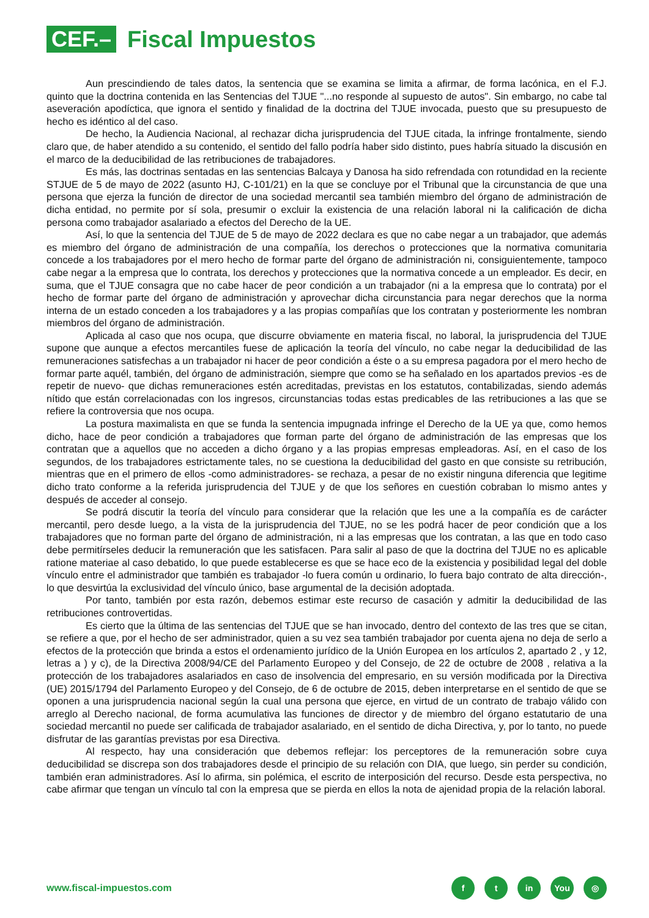CEF.–
Fiscal Impuestos
Aun prescindiendo de tales datos, la sentencia que se examina se limita a afirmar, de forma lacónica, en el F.J. quinto que la doctrina contenida en las Sentencias del TJUE "...no responde al supuesto de autos". Sin embargo, no cabe tal aseveración apodíctica, que ignora el sentido y finalidad de la doctrina del TJUE invocada, puesto que su presupuesto de hecho es idéntico al del caso.
De hecho, la Audiencia Nacional, al rechazar dicha jurisprudencia del TJUE citada, la infringe frontalmente, siendo claro que, de haber atendido a su contenido, el sentido del fallo podría haber sido distinto, pues habría situado la discusión en el marco de la deducibilidad de las retribuciones de trabajadores.
Es más, las doctrinas sentadas en las sentencias Balcaya y Danosa ha sido refrendada con rotundidad en la reciente STJUE de 5 de mayo de 2022 (asunto HJ, C-101/21) en la que se concluye por el Tribunal que la circunstancia de que una persona que ejerza la función de director de una sociedad mercantil sea también miembro del órgano de administración de dicha entidad, no permite por sí sola, presumir o excluir la existencia de una relación laboral ni la calificación de dicha persona como trabajador asalariado a efectos del Derecho de la UE.
Así, lo que la sentencia del TJUE de 5 de mayo de 2022 declara es que no cabe negar a un trabajador, que además es miembro del órgano de administración de una compañía, los derechos o protecciones que la normativa comunitaria concede a los trabajadores por el mero hecho de formar parte del órgano de administración ni, consiguientemente, tampoco cabe negar a la empresa que lo contrata, los derechos y protecciones que la normativa concede a un empleador. Es decir, en suma, que el TJUE consagra que no cabe hacer de peor condición a un trabajador (ni a la empresa que lo contrata) por el hecho de formar parte del órgano de administración y aprovechar dicha circunstancia para negar derechos que la norma interna de un estado conceden a los trabajadores y a las propias compañías que los contratan y posteriormente les nombran miembros del órgano de administración.
Aplicada al caso que nos ocupa, que discurre obviamente en materia fiscal, no laboral, la jurisprudencia del TJUE supone que aunque a efectos mercantiles fuese de aplicación la teoría del vínculo, no cabe negar la deducibilidad de las remuneraciones satisfechas a un trabajador ni hacer de peor condición a éste o a su empresa pagadora por el mero hecho de formar parte aquél, también, del órgano de administración, siempre que como se ha señalado en los apartados previos -es de repetir de nuevo- que dichas remuneraciones estén acreditadas, previstas en los estatutos, contabilizadas, siendo además nítido que están correlacionadas con los ingresos, circunstancias todas estas predicables de las retribuciones a las que se refiere la controversia que nos ocupa.
La postura maximalista en que se funda la sentencia impugnada infringe el Derecho de la UE ya que, como hemos dicho, hace de peor condición a trabajadores que forman parte del órgano de administración de las empresas que los contratan que a aquellos que no acceden a dicho órgano y a las propias empresas empleadoras. Así, en el caso de los segundos, de los trabajadores estrictamente tales, no se cuestiona la deducibilidad del gasto en que consiste su retribución, mientras que en el primero de ellos -como administradores- se rechaza, a pesar de no existir ninguna diferencia que legitime dicho trato conforme a la referida jurisprudencia del TJUE y de que los señores en cuestión cobraban lo mismo antes y después de acceder al consejo.
Se podrá discutir la teoría del vínculo para considerar que la relación que les une a la compañía es de carácter mercantil, pero desde luego, a la vista de la jurisprudencia del TJUE, no se les podrá hacer de peor condición que a los trabajadores que no forman parte del órgano de administración, ni a las empresas que los contratan, a las que en todo caso debe permitírseles deducir la remuneración que les satisfacen. Para salir al paso de que la doctrina del TJUE no es aplicable ratione materiae al caso debatido, lo que puede establecerse es que se hace eco de la existencia y posibilidad legal del doble vínculo entre el administrador que también es trabajador -lo fuera común u ordinario, lo fuera bajo contrato de alta dirección-, lo que desvirtúa la exclusividad del vínculo único, base argumental de la decisión adoptada.
Por tanto, también por esta razón, debemos estimar este recurso de casación y admitir la deducibilidad de las retribuciones controvertidas.
Es cierto que la última de las sentencias del TJUE que se han invocado, dentro del contexto de las tres que se citan, se refiere a que, por el hecho de ser administrador, quien a su vez sea también trabajador por cuenta ajena no deja de serlo a efectos de la protección que brinda a estos el ordenamiento jurídico de la Unión Europea en los artículos 2, apartado 2 , y 12, letras a ) y c), de la Directiva 2008/94/CE del Parlamento Europeo y del Consejo, de 22 de octubre de 2008 , relativa a la protección de los trabajadores asalariados en caso de insolvencia del empresario, en su versión modificada por la Directiva (UE) 2015/1794 del Parlamento Europeo y del Consejo, de 6 de octubre de 2015, deben interpretarse en el sentido de que se oponen a una jurisprudencia nacional según la cual una persona que ejerce, en virtud de un contrato de trabajo válido con arreglo al Derecho nacional, de forma acumulativa las funciones de director y de miembro del órgano estatutario de una sociedad mercantil no puede ser calificada de trabajador asalariado, en el sentido de dicha Directiva, y, por lo tanto, no puede disfrutar de las garantías previstas por esa Directiva.
Al respecto, hay una consideración que debemos reflejar: los perceptores de la remuneración sobre cuya deducibilidad se discrepa son dos trabajadores desde el principio de su relación con DIA, que luego, sin perder su condición, también eran administradores. Así lo afirma, sin polémica, el escrito de interposición del recurso. Desde esta perspectiva, no cabe afirmar que tengan un vínculo tal con la empresa que se pierda en ellos la nota de ajenidad propia de la relación laboral.
www.fiscal-impuestos.com
ft in You ◎